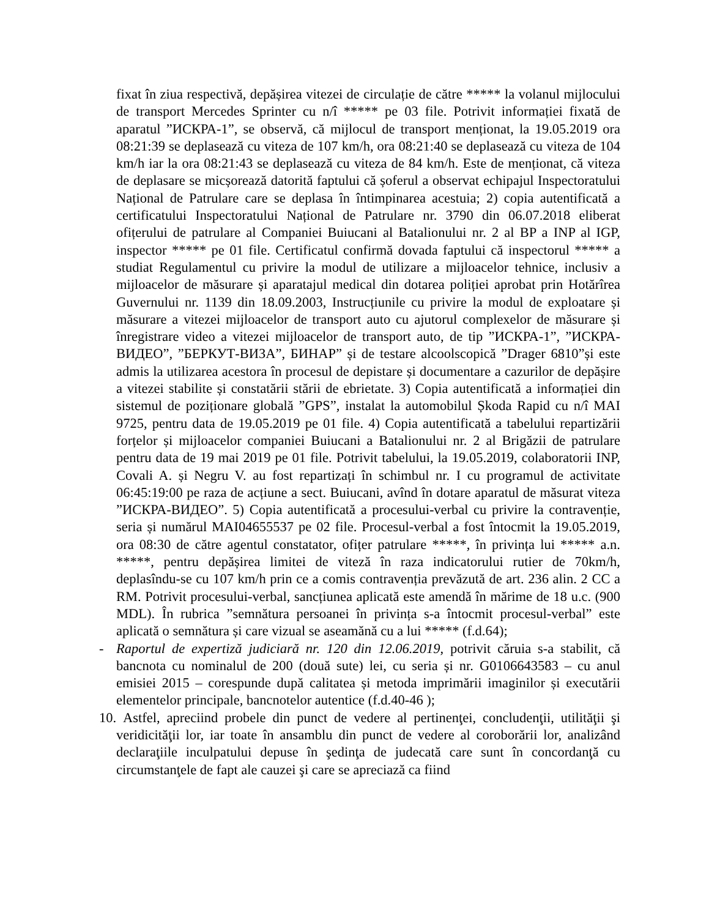fixat în ziua respectivă, depășirea vitezei de circulație de către ***** la volanul mijlocului de transport Mercedes Sprinter cu n/î ***** pe 03 file. Potrivit informației fixată de aparatul ”ИСКРА-1”, se observă, că mijlocul de transport menționat, la 19.05.2019 ora 08:21:39 se deplasează cu viteza de 107 km/h, ora 08:21:40 se deplasează cu viteza de 104 km/h iar la ora 08:21:43 se deplasează cu viteza de 84 km/h. Este de menționat, că viteza de deplasare se micșorează datorită faptului că șoferul a observat echipajul Inspectoratului Național de Patrulare care se deplasa în întimpinarea acestuia; 2) copia autentificată a certificatului Inspectoratului Național de Patrulare nr. 3790 din 06.07.2018 eliberat ofițerului de patrulare al Companiei Buiucani al Batalionului nr. 2 al BP a INP al IGP, inspector ***** pe 01 file. Certificatul confirmă dovada faptului că inspectorul ***** a studiat Regulamentul cu privire la modul de utilizare a mijloacelor tehnice, inclusiv a mijloacelor de măsurare și aparatajul medical din dotarea poliției aprobat prin Hotărîrea Guvernului nr. 1139 din 18.09.2003, Instrucțiunile cu privire la modul de exploatare și măsurare a vitezei mijloacelor de transport auto cu ajutorul complexelor de măsurare și înregistrare video a vitezei mijloacelor de transport auto, de tip ”ИСКРА-1”, ”ИСКРА-ВИДЕО”, ”БЕРКУТ-ВИЗА”, БИНАР” și de testare alcoolscopică ”Drager 6810”și este admis la utilizarea acestora în procesul de depistare și documentare a cazurilor de depășire a vitezei stabilite și constatării stării de ebrietate. 3) Copia autentificată a informației din sistemul de poziționare globală ”GPS”, instalat la automobilul Șkoda Rapid cu n/î MAI 9725, pentru data de 19.05.2019 pe 01 file. 4) Copia autentificată a tabelului repartizării forțelor și mijloacelor companiei Buiucani a Batalionului nr. 2 al Brigăzii de patrulare pentru data de 19 mai 2019 pe 01 file. Potrivit tabelului, la 19.05.2019, colaboratorii INP, Covali A. și Negru V. au fost repartizați în schimbul nr. I cu programul de activitate 06:45:19:00 pe raza de acțiune a sect. Buiucani, avînd în dotare aparatul de măsurat viteza ”ИСКРА-ВИДЕО”. 5) Copia autentificată a procesului-verbal cu privire la contravenție, seria și numărul MAI04655537 pe 02 file. Procesul-verbal a fost întocmit la 19.05.2019, ora 08:30 de către agentul constatator, ofițer patrulare *****, în privința lui ***** a.n. *****, pentru depășirea limitei de viteză în raza indicatorului rutier de 70km/h, deplasîndu-se cu 107 km/h prin ce a comis contravenția prevăzută de art. 236 alin. 2 CC a RM. Potrivit procesului-verbal, sancțiunea aplicată este amendă în mărime de 18 u.c. (900 MDL). În rubrica ”semnătura persoanei în privința s-a întocmit procesul-verbal” este aplicată o semnătura și care vizual se aseamănă cu a lui ***** (f.d.64);
- Raportul de expertiză judiciară nr. 120 din 12.06.2019, potrivit căruia s-a stabilit, că bancnota cu nominalul de 200 (două sute) lei, cu seria și nr. G0106643583 – cu anul emisiei 2015 – corespunde după calitatea și metoda imprimării imaginilor și executării elementelor principale, bancnotelor autentice (f.d.40-46 );
10.
Astfel, apreciind probele din punct de vedere al pertinenţei, concludenţii, utilităţii şi veridicităţii lor, iar toate în ansamblu din punct de vedere al coroborării lor, analizând declaraţiile inculpatului depuse în şedinţa de judecată care sunt în concordanţă cu circumstanţele de fapt ale cauzei şi care se apreciază ca fiind